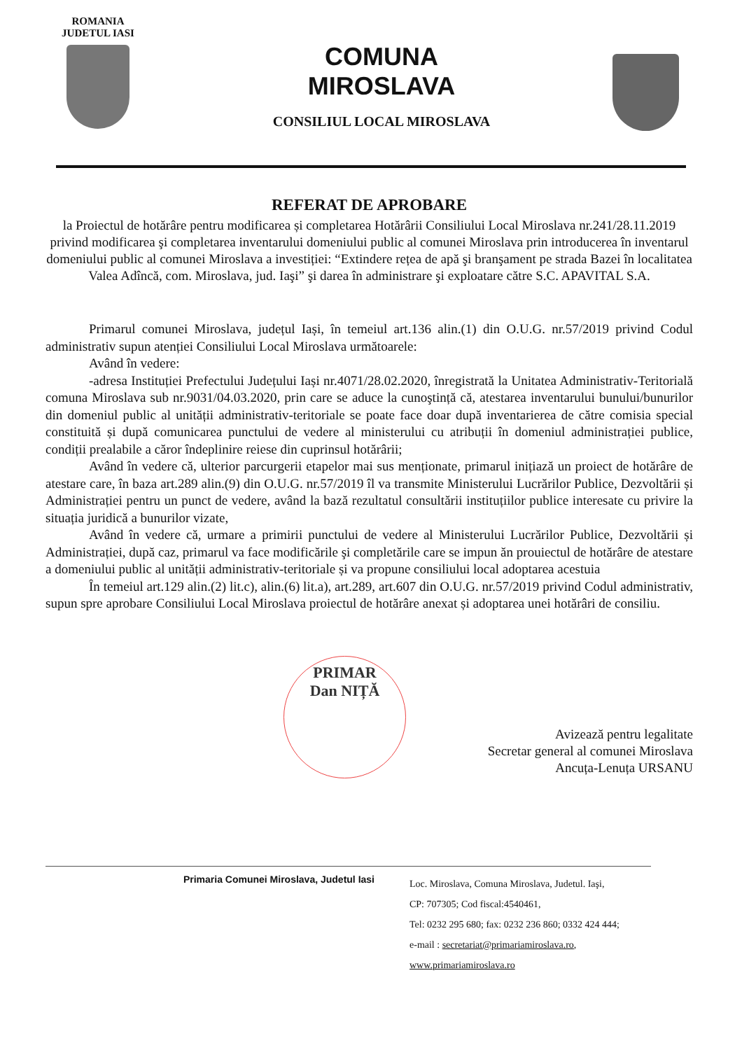ROMANIA
JUDETUL IASI
COMUNA
MIROSLAVA
CONSILIUL LOCAL MIROSLAVA
REFERAT DE APROBARE
la Proiectul de hotărâre pentru modificarea și completarea Hotărârii Consiliului Local Miroslava nr.241/28.11.2019 privind modificarea şi completarea inventarului domeniului public al comunei Miroslava prin introducerea în inventarul domeniului public al comunei Miroslava a investiției: “Extindere rețea de apă şi branşament pe strada Bazei în localitatea Valea Adîncă, com. Miroslava, jud. Iaşi” şi darea în administrare şi exploatare către S.C. APAVITAL S.A.
Primarul comunei Miroslava, județul Iași, în temeiul art.136 alin.(1) din O.U.G. nr.57/2019 privind Codul administrativ supun atenției Consiliului Local Miroslava următoarele:
Având în vedere:
-adresa Instituției Prefectului Județului Iași nr.4071/28.02.2020, înregistrată la Unitatea Administrativ-Teritorială comuna Miroslava sub nr.9031/04.03.2020, prin care se aduce la cunoştință că, atestarea inventarului bunului/bunurilor din domeniul public al unității administrativ-teritoriale se poate face doar după inventarierea de către comisia special constituită și după comunicarea punctului de vedere al ministerului cu atribuții în domeniul administrației publice, condiții prealabile a căror îndeplinire reiese din cuprinsul hotărârii;
Având în vedere că, ulterior parcurgerii etapelor mai sus menționate, primarul inițiază un proiect de hotărâre de atestare care, în baza art.289 alin.(9) din O.U.G. nr.57/2019 îl va transmite Ministerului Lucrărilor Publice, Dezvoltării și Administrației pentru un punct de vedere, având la bază rezultatul consultării instituțiilor publice interesate cu privire la situația juridică a bunurilor vizate,
Având în vedere că, urmare a primirii punctului de vedere al Ministerului Lucrărilor Publice, Dezvoltării și Administrației, după caz, primarul va face modificările şi completările care se impun ăn prouiectul de hotărâre de atestare a domeniului public al unității administrativ-teritoriale și va propune consiliului local adoptarea acestuia
În temeiul art.129 alin.(2) lit.c), alin.(6) lit.a), art.289, art.607 din O.U.G. nr.57/2019 privind Codul administrativ, supun spre aprobare Consiliului Local Miroslava proiectul de hotărâre anexat și adoptarea unei hotărâri de consiliu.
PRIMAR
Dan NIȚĂ
Avizează pentru legalitate
Secretar general al comunei Miroslava
Ancuța-Lenuța URSANU
Primaria Comunei Miroslava, Judetul Iasi
Loc. Miroslava, Comuna Miroslava, Judetul. Iaşi,
CP: 707305; Cod fiscal:4540461,
Tel: 0232 295 680; fax: 0232 236 860; 0332 424 444;
e-mail : secretariat@primariamiroslava.ro,
www.primariamiroslava.ro